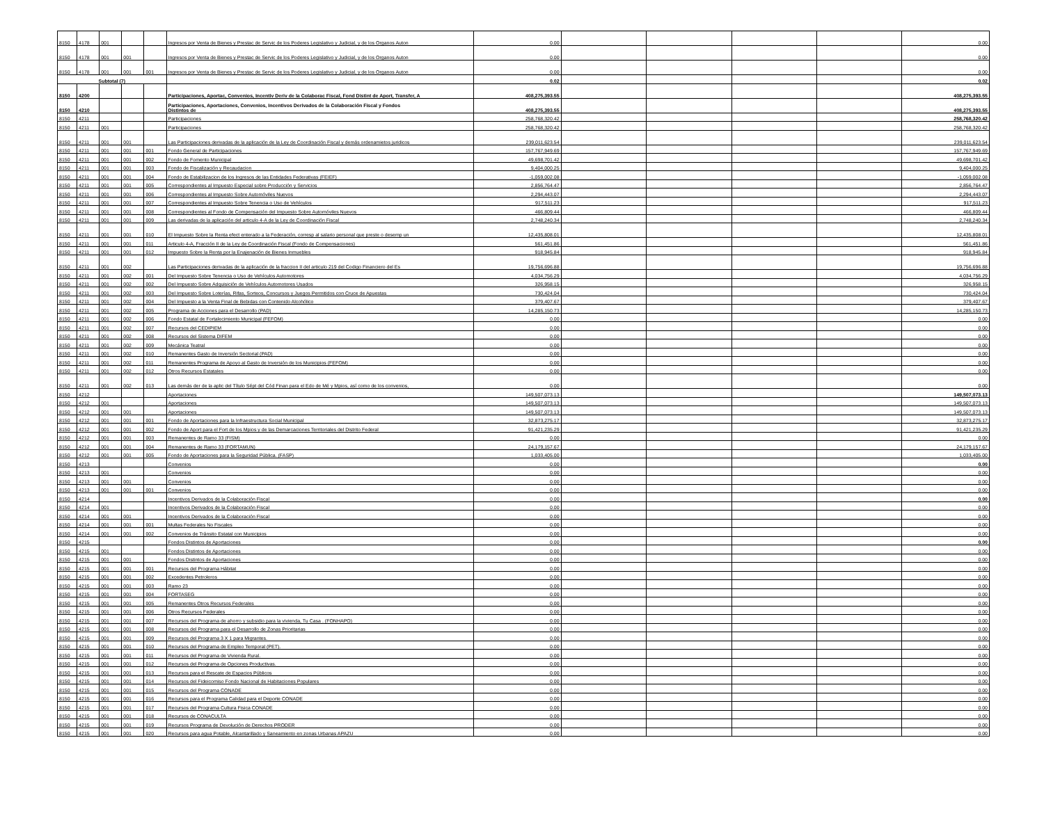| 8150 | 4178 | 001 | | | Ingresos por Venta de Bienes y Prestac de Servic de los Poderes Legislativo y Judicial, y de los Organos Auton | 0.00 | | | | | 0.00 |
| 8150 | 4178 | 001 | 001 | | Ingresos por Venta de Bienes y Prestac de Servic de los Poderes Legislativo y Judicial, y de los Organos Auton | 0.00 | | | | | 0.00 |
| 8150 | 4178 | 001 | 001 | 001 | Ingresos por Venta de Bienes y Prestac de Servic de los Poderes Legislativo y Judicial, y de los Organos Auton | 0.00 | | | | | 0.00 |
| Subtotal (7) | | | | | | 0.02 | | | | | 0.02 |
| 8150 | 4200 | | | | Participaciones, Aportac, Convenios, Incentiv Deriv de la Colaborac Fiscal, Fond Distint de Aport, Transfer, A | 408,275,393.55 | | | | | 408,275,393.55 |
| 8150 | 4210 | | | | Participaciones, Aportaciones, Convenios, Incentivos Derivados de la Colaboración Fiscal y Fondos Distintos de | 408,275,393.55 | | | | | 408,275,393.55 |
| 8150 | 4211 | | | | Participaciones | 258,768,320.42 | | | | | 258,768,320.42 |
| 8150 | 4211 | 001 | | | Participaciones | 258,768,320.42 | | | | | 258,768,320.42 |
| 8150 | 4211 | 001 | 001 | | Las Participaciones derivadas de la aplicación de la Ley de Coordinación Fiscal y demás ordenamietos juridicos | 239,011,623.54 | | | | | 239,011,623.54 |
| 8150 | 4211 | 001 | 001 | 001 | Fondo General de Participaciones | 157,767,949.69 | | | | | 157,767,949.69 |
| 8150 | 4211 | 001 | 001 | 002 | Fondo de Fomento Municipal | 49,698,701.42 | | | | | 49,698,701.42 |
| 8150 | 4211 | 001 | 001 | 003 | Fondo de Fiscalización y Recaudacion | 9,404,000.25 | | | | | 9,404,000.25 |
| 8150 | 4211 | 001 | 001 | 004 | Fondo de Estabilizacion de los Ingresos de las Entidades Federativas (FEIEF) | -1,059,002.08 | | | | | -1,059,002.08 |
| 8150 | 4211 | 001 | 001 | 005 | Correspondientes al Impuesto Especial sobre Producción y Servicios | 2,856,764.47 | | | | | 2,856,764.47 |
| 8150 | 4211 | 001 | 001 | 006 | Correspondientes al Impuesto Sobre Automóviles Nuevos | 2,294,443.07 | | | | | 2,294,443.07 |
| 8150 | 4211 | 001 | 001 | 007 | Correspondientes al Impuesto Sobre Tenencia o Uso de Vehículos | 917,511.23 | | | | | 917,511.23 |
| 8150 | 4211 | 001 | 001 | 008 | Correspondientes al Fondo de Compensación del Impuesto Sobre Automóviles Nuevos | 466,809.44 | | | | | 466,809.44 |
| 8150 | 4211 | 001 | 001 | 009 | Las derivadas de la aplicación del articulo 4-A de la Ley de Coordinación Fiscal | 2,748,240.34 | | | | | 2,748,240.34 |
| 8150 | 4211 | 001 | 001 | 010 | El Impuesto Sobre la Renta efect enterado a la Federación, corresp al salario personal que preste o desemp un | 12,435,808.01 | | | | | 12,435,808.01 |
| 8150 | 4211 | 001 | 001 | 011 | Articulo 4-A, Fracción II de la Ley de Coordinación Fiscal (Fondo de Compensaciones) | 561,451.86 | | | | | 561,451.86 |
| 8150 | 4211 | 001 | 001 | 012 | Impuesto Sobre la Renta por la Enajenación de Bienes Inmuebles | 918,945.84 | | | | | 918,945.84 |
| 8150 | 4211 | 001 | 002 | | Las Participaciones derivadas de la aplicación de la fraccion II del articulo 219 del Codigo Financiero del Es | 19,756,696.88 | | | | | 19,756,696.88 |
| 8150 | 4211 | 001 | 002 | 001 | Del Impuesto Sobre Tenencia o Uso de Vehículos Automotores | 4,034,756.29 | | | | | 4,034,756.29 |
| 8150 | 4211 | 001 | 002 | 002 | Del Impuesto Sobre Adquisición de Vehículos Automotores Usados | 326,958.15 | | | | | 326,958.15 |
| 8150 | 4211 | 001 | 002 | 003 | Del Impuesto Sobre Loterías, Rifas, Sorteos, Concursos y Juegos Permitidos con Cruce de Apuestas | 730,424.04 | | | | | 730,424.04 |
| 8150 | 4211 | 001 | 002 | 004 | Del Impuesto a la Venta Final de Bebidas con Contenido Alcohólico | 379,407.67 | | | | | 379,407.67 |
| 8150 | 4211 | 001 | 002 | 005 | Programa de Acciones para el Desarrollo (PAD) | 14,285,150.73 | | | | | 14,285,150.73 |
| 8150 | 4211 | 001 | 002 | 006 | Fondo Estatal de Fortalecimiento Municipal (FEFOM) | 0.00 | | | | | 0.00 |
| 8150 | 4211 | 001 | 002 | 007 | Recursos del CEDIPIEM | 0.00 | | | | | 0.00 |
| 8150 | 4211 | 001 | 002 | 008 | Recursos del Sistema DIFEM | 0.00 | | | | | 0.00 |
| 8150 | 4211 | 001 | 002 | 009 | Mecánica Teatral | 0.00 | | | | | 0.00 |
| 8150 | 4211 | 001 | 002 | 010 | Remanentes Gasto de Inversión Sectorial (PAD) | 0.00 | | | | | 0.00 |
| 8150 | 4211 | 001 | 002 | 011 | Remanentes Programa de Apoyo al Gasto de Inversión de los Municipios (FEFOM) | 0.00 | | | | | 0.00 |
| 8150 | 4211 | 001 | 002 | 012 | Otros Recursos Estatales | 0.00 | | | | | 0.00 |
| 8150 | 4211 | 001 | 002 | 013 | Las demás der de la aplic del Título Sépt del Cód Finan para el Edo de Mé y Mpios, así como de los convenios, | 0.00 | | | | | 0.00 |
| 8150 | 4212 | | | | Aportaciones | 149,507,073.13 | | | | | 149,507,073.13 |
| 8150 | 4212 | 001 | | | Aportaciones | 149,507,073.13 | | | | | 149,507,073.13 |
| 8150 | 4212 | 001 | 001 | | Aportaciones | 149,507,073.13 | | | | | 149,507,073.13 |
| 8150 | 4212 | 001 | 001 | 001 | Fondo de Aportaciones para la Infraestructura Social Municipal | 32,873,275.17 | | | | | 32,873,275.17 |
| 8150 | 4212 | 001 | 001 | 002 | Fondo de Aport para el Fort de los Mpios y de las Demarcaciones Territoriales del Distrito Federal | 91,421,235.29 | | | | | 91,421,235.29 |
| 8150 | 4212 | 001 | 001 | 003 | Remanentes de Ramo 33 (FISM) | 0.00 | | | | | 0.00 |
| 8150 | 4212 | 001 | 001 | 004 | Remanentes de Ramo 33 (FORTAMUN) | 24,179,157.67 | | | | | 24,179,157.67 |
| 8150 | 4212 | 001 | 001 | 005 | Fondo de Aportaciones para la Seguridad Pública. (FASP) | 1,033,405.00 | | | | | 1,033,405.00 |
| 8150 | 4213 | | | | Convenios | 0.00 | | | | | 0.00 |
| 8150 | 4213 | 001 | | | Convenios | 0.00 | | | | | 0.00 |
| 8150 | 4213 | 001 | 001 | | Convenios | 0.00 | | | | | 0.00 |
| 8150 | 4213 | 001 | 001 | 001 | Convenios | 0.00 | | | | | 0.00 |
| 8150 | 4214 | | | | Incentivos Derivados de la Colaboración Fiscal | 0.00 | | | | | 0.00 |
| 8150 | 4214 | 001 | | | Incentivos Derivados de la Colaboración Fiscal | 0.00 | | | | | 0.00 |
| 8150 | 4214 | 001 | 001 | | Incentivos Derivados de la Colaboración Fiscal | 0.00 | | | | | 0.00 |
| 8150 | 4214 | 001 | 001 | 001 | Multas Federales No Fiscales | 0.00 | | | | | 0.00 |
| 8150 | 4214 | 001 | 001 | 002 | Convenios de Tránsito Estatal con Municipios | 0.00 | | | | | 0.00 |
| 8150 | 4215 | | | | Fondos Distintos de Aportaciones | 0.00 | | | | | 0.00 |
| 8150 | 4215 | 001 | | | Fondos Distintos de Aportaciones | 0.00 | | | | | 0.00 |
| 8150 | 4215 | 001 | 001 | | Fondos Distintos de Aportaciones | 0.00 | | | | | 0.00 |
| 8150 | 4215 | 001 | 001 | 001 | Recursos del Programa Hábitat | 0.00 | | | | | 0.00 |
| 8150 | 4215 | 001 | 001 | 002 | Excedentes Petroleros | 0.00 | | | | | 0.00 |
| 8150 | 4215 | 001 | 001 | 003 | Ramo 23 | 0.00 | | | | | 0.00 |
| 8150 | 4215 | 001 | 001 | 004 | FORTASEG | 0.00 | | | | | 0.00 |
| 8150 | 4215 | 001 | 001 | 005 | Remanentes Otros Recursos Federales | 0.00 | | | | | 0.00 |
| 8150 | 4215 | 001 | 001 | 006 | Otros Recursos Federales | 0.00 | | | | | 0.00 |
| 8150 | 4215 | 001 | 001 | 007 | Recursos del Programa de ahorro y subsidio para la vivienda, Tu Casa . (FONHAPO) | 0.00 | | | | | 0.00 |
| 8150 | 4215 | 001 | 001 | 008 | Recursos del Programa para el Desarrollo de Zonas Prioritarias | 0.00 | | | | | 0.00 |
| 8150 | 4215 | 001 | 001 | 009 | Recursos del Programa 3 X 1 para Migrantes. | 0.00 | | | | | 0.00 |
| 8150 | 4215 | 001 | 001 | 010 | Recursos del Programa de Empleo Temporal (PET). | 0.00 | | | | | 0.00 |
| 8150 | 4215 | 001 | 001 | 011 | Recursos del Programa de Vivienda Rural. | 0.00 | | | | | 0.00 |
| 8150 | 4215 | 001 | 001 | 012 | Recursos del Programa de Opciones Productivas. | 0.00 | | | | | 0.00 |
| 8150 | 4215 | 001 | 001 | 013 | Recursos para el Rescate de Espacios Públicos | 0.00 | | | | | 0.00 |
| 8150 | 4215 | 001 | 001 | 014 | Recursos del Fideicomiso Fondo Nacional de Habitaciones Populares | 0.00 | | | | | 0.00 |
| 8150 | 4215 | 001 | 001 | 015 | Recursos del Programa CONADE | 0.00 | | | | | 0.00 |
| 8150 | 4215 | 001 | 001 | 016 | Recursos para el Programa Calidad para el Deporte CONADE | 0.00 | | | | | 0.00 |
| 8150 | 4215 | 001 | 001 | 017 | Recursos del Programa Cultura Fisica CONADE | 0.00 | | | | | 0.00 |
| 8150 | 4215 | 001 | 001 | 018 | Recursos de CONACULTA | 0.00 | | | | | 0.00 |
| 8150 | 4215 | 001 | 001 | 019 | Recursos Programa de Devolución de Derechos PRODER | 0.00 | | | | | 0.00 |
| 8150 | 4215 | 001 | 001 | 020 | Recursos para agua Potable, Alcantarillado y Saneamiento en zonas Urbanas APAZU | 0.00 | | | | | 0.00 |